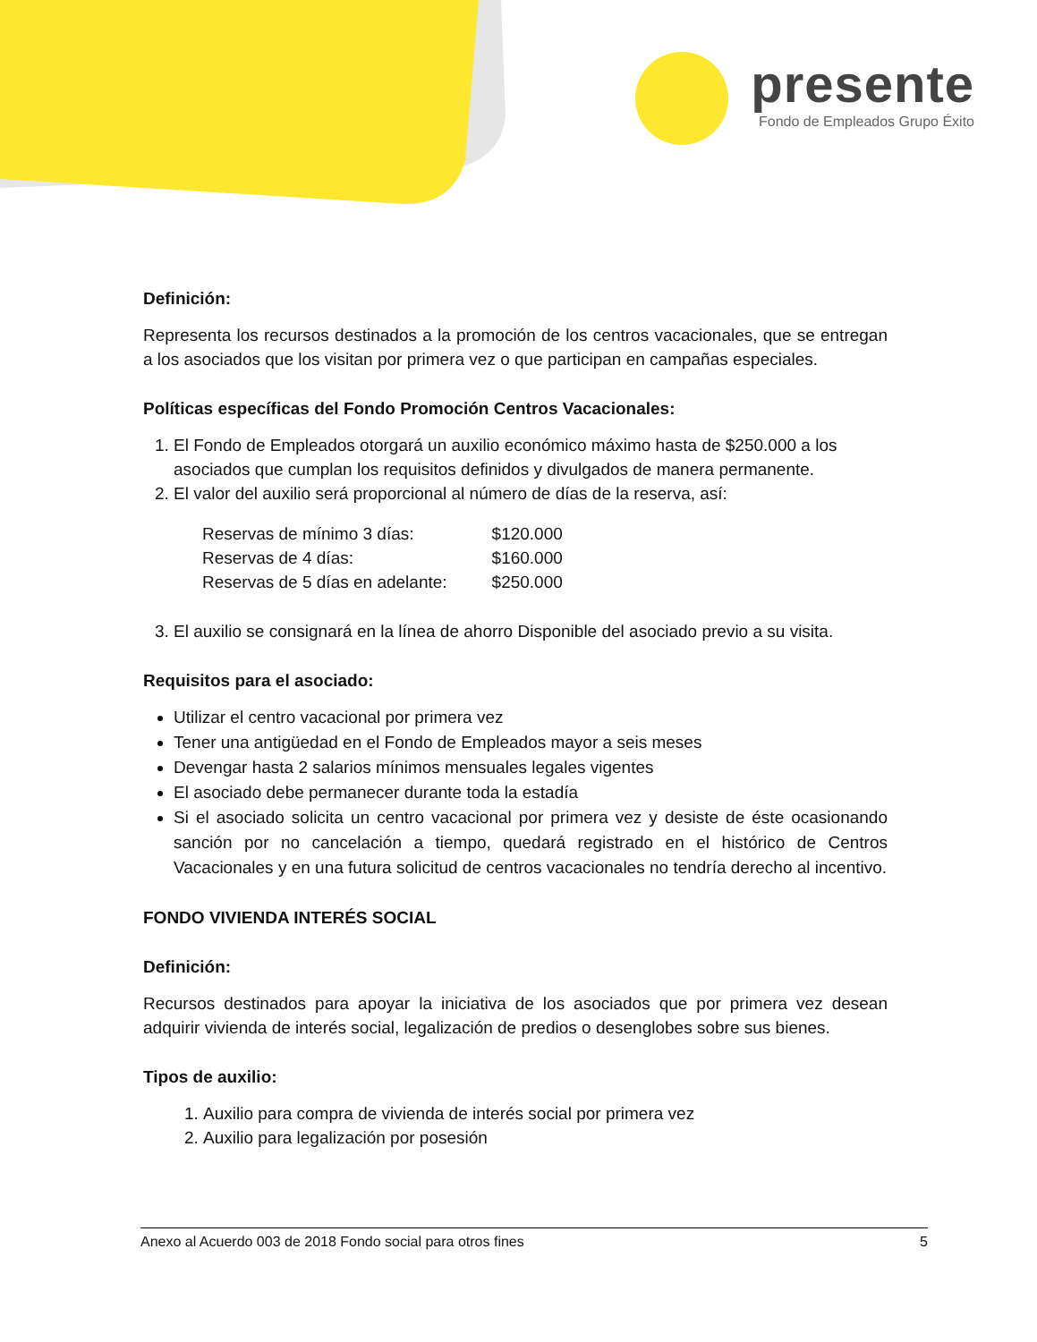presente
Fondo de Empleados Grupo Éxito
Definición:
Representa los recursos destinados a la promoción de los centros vacacionales, que se entregan a los asociados que los visitan por primera vez o que participan en campañas especiales.
Políticas específicas del Fondo Promoción Centros Vacacionales:
1. El Fondo de Empleados otorgará un auxilio económico máximo hasta de $250.000 a los asociados que cumplan los requisitos definidos y divulgados de manera permanente.
2. El valor del auxilio será proporcional al número de días de la reserva, así:
| Reservas de mínimo 3 días: | $120.000 |
| Reservas de 4 días: | $160.000 |
| Reservas de 5 días en adelante: | $250.000 |
3. El auxilio se consignará en la línea de ahorro Disponible del asociado previo a su visita.
Requisitos para el asociado:
Utilizar el centro vacacional por primera vez
Tener una antigüedad en el Fondo de Empleados mayor a seis meses
Devengar hasta 2 salarios mínimos mensuales legales vigentes
El asociado debe permanecer durante toda la estadía
Si el asociado solicita un centro vacacional por primera vez y desiste de éste ocasionando sanción por no cancelación a tiempo, quedará registrado en el histórico de Centros Vacacionales y en una futura solicitud de centros vacacionales no tendría derecho al incentivo.
FONDO VIVIENDA INTERÉS SOCIAL
Definición:
Recursos destinados para apoyar la iniciativa de los asociados que por primera vez desean adquirir vivienda de interés social, legalización de predios o desenglobes sobre sus bienes.
Tipos de auxilio:
1. Auxilio para compra de vivienda de interés social por primera vez
2. Auxilio para legalización por posesión
Anexo al Acuerdo 003 de 2018 Fondo social para otros fines 5